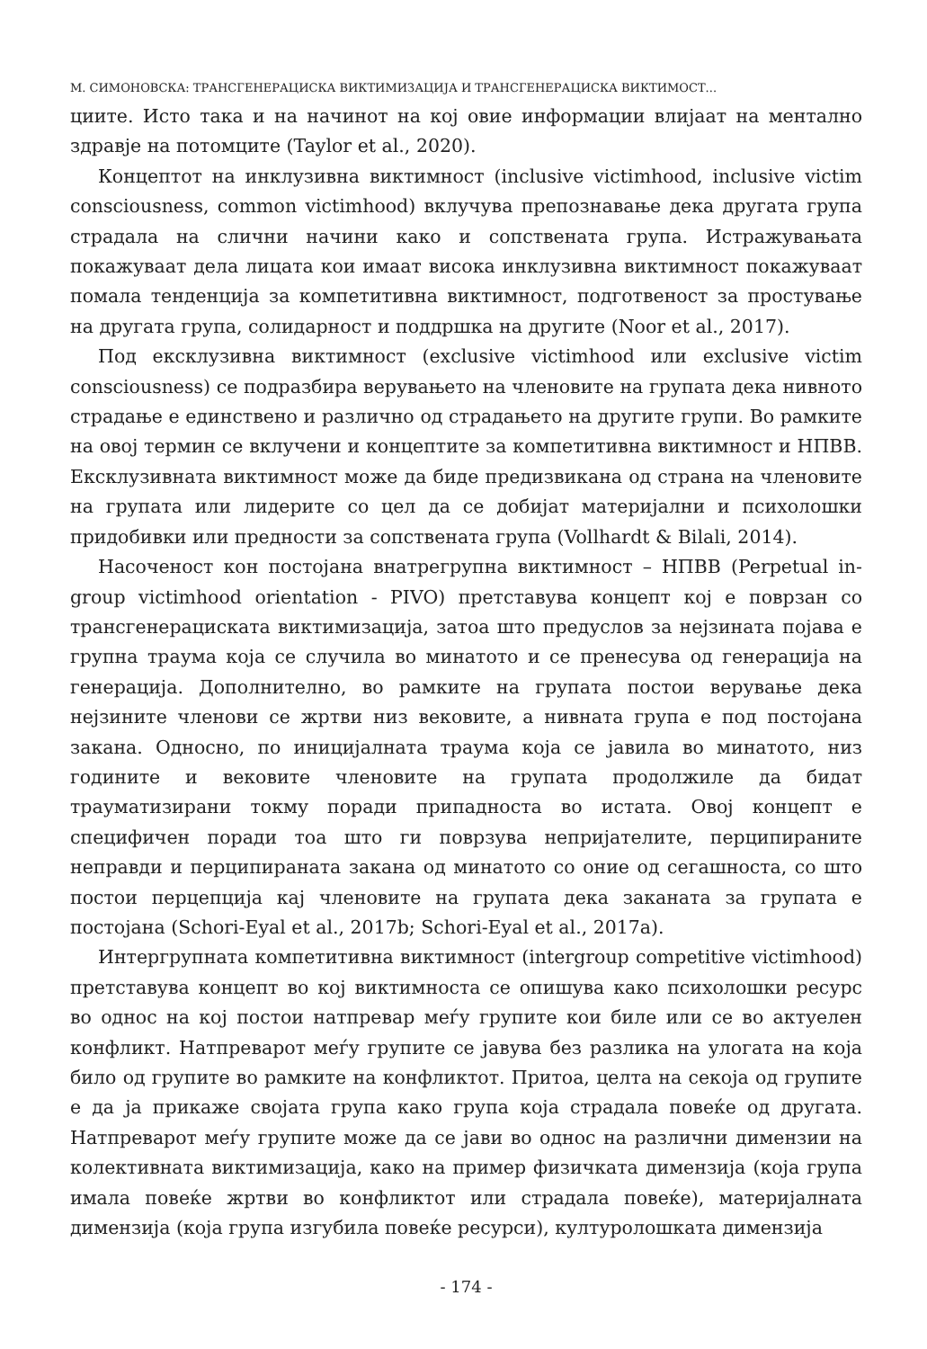М. СИМОНОВСКА: ТРАНСГЕНЕРАЦИСКА ВИКТИМИЗАЦИЈА И ТРАНСГЕНЕРАЦИСКА ВИКТИМОСТ...
циите. Исто така и на начинот на кој овие информации влијаат на ментално здравје на потомците (Taylor et al., 2020).
Концептот на инклузивна виктимност (inclusive victimhood, inclusive victim consciousness, common victimhood) вклучува препознавање дека другата група страдала на слични начини како и сопствената група. Истражувањата покажуваат дела лицата кои имаат висока инклузивна виктимност покажуваат помала тенденција за компетитивна виктимност, подготвеност за простување на другата група, солидарност и поддршка на другите (Noor et al., 2017).
Под ексклузивна виктимност (exclusive victimhood или exclusive victim consciousness) се подразбира верувањето на членовите на групата дека нивното страдање е единствено и различно од страдањето на другите групи. Во рамките на овој термин се вклучени и концептите за компетитивна виктимност и НПВВ. Ексклузивната виктимност може да биде предизвикана од страна на членовите на групата или лидерите со цел да се добијат материјални и психолошки придобивки или предности за сопствената група (Vollhardt & Bilali, 2014).
Насоченост кон постојана внатрегрупна виктимност – НПВВ (Perpetual in-group victimhood orientation - PIVO) претставува концепт кој е поврзан со трансгенерациската виктимизација, затоа што предуслов за нејзината појава е групна траума која се случила во минатото и се пренесува од генерација на генерација. Дополнително, во рамките на групата постои верување дека нејзините членови се жртви низ вековите, а нивната група е под постојана закана. Односно, по иницијалната траума која се јавила во минатото, низ годините и вековите членовите на групата продолжиле да бидат трауматизирани токму поради припадноста во истата. Овој концепт е специфичен поради тоа што ги поврзува непријателите, перципираните неправди и перципираната закана од минатото со оние од сегашноста, со што постои перцепција кај членовите на групата дека заканата за групата е постојана (Schori-Eyal et al., 2017b; Schori-Eyal et al., 2017a).
Интергрупната компетитивна виктимност (intergroup competitive victimhood) претставува концепт во кој виктимноста се опишува како психолошки ресурс во однос на кој постои натпревар меѓу групите кои биле или се во актуелен конфликт. Натпреварот меѓу групите се јавува без разлика на улогата на која било од групите во рамките на конфликтот. Притоа, целта на секоја од групите е да ја прикаже својата група како група која страдала повеќе од другата. Натпреварот меѓу групите може да се јави во однос на различни димензии на колективната виктимизација, како на пример физичката димензија (која група имала повеќе жртви во конфликтот или страдала повеќе), материјалната димензија (која група изгубила повеќе ресурси), културолошката димензија
- 174 -